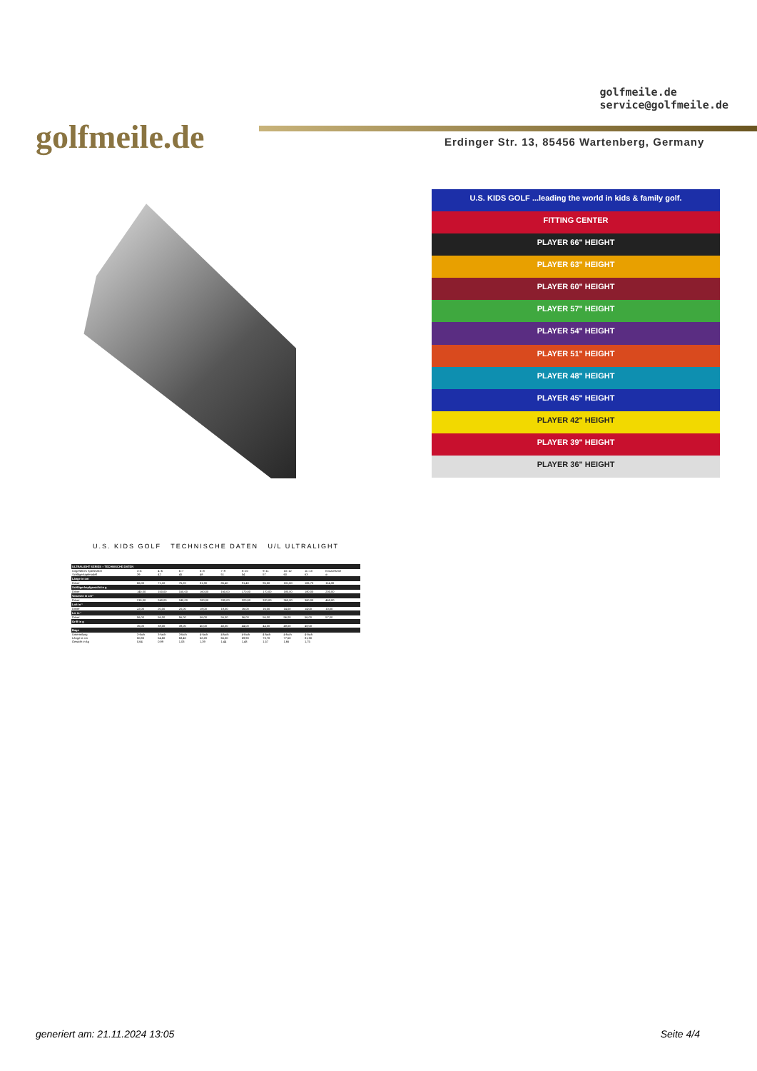golfmeile.de
golfmeile.de
service@golfmeile.de
Erdinger Str. 13, 85456 Wartenberg, Germany
U.S. KIDS GOLF ...leading the world in kids & family golf.
FITTING CENTER
PLAYER 66" HEIGHT
PLAYER 63" HEIGHT
PLAYER 60" HEIGHT
PLAYER 57" HEIGHT
PLAYER 54" HEIGHT
PLAYER 51" HEIGHT
PLAYER 48" HEIGHT
PLAYER 45" HEIGHT
PLAYER 42" HEIGHT
PLAYER 39" HEIGHT
PLAYER 36" HEIGHT
U.S. KIDS GOLF TECHNISCHE DATEN U/L ULTRALIGHT
| ULTRALIGHT SERIES – TECHNISCHE DATEN | | | | | | | | | | |
| --- | --- | --- | --- | --- | --- | --- | --- | --- | --- | --- |
| Ungefähres Spieleralter | 3–5 | 4–6 | 5–7 | 6–8 | 7–9 | 8–10 | 9–11 | 10–12 | 11–13 | Erwachsene |
| Schlägerkopfmodell | 39 | 42 | 45 | 48 | 51 | 54 | 57 | 60 | 63 | ø |
| Länge in cm | | | | | | | | | | |
| Driver | 66,00 | 71,10 | 76,20 | 81,30 | 86,40 | 91,40 | 96,50 | 101,60 | 106,70 | 114,30 |
| Schlägerkopfgewicht in g | | | | | | | | | | |
| Driver | 140,00 | 150,00 | 150,00 | 160,00 | 160,00 | 170,00 | 170,00 | 180,00 | 180,00 | 200,00 |
| Volumen in cm³ | | | | | | | | | | |
| Driver | 210,00 | 240,00 | 240,00 | 280,00 | 280,00 | 320,00 | 320,00 | 360,00 | 360,00 | 460,00 |
| Loft in ° | | | | | | | | | | |
| Driver | 22,00 | 20,00 | 20,00 | 18,00 | 18,00 | 16,00 | 16,00 | 14,00 | 14,00 | 10,00 |
| Lie in ° | | | | | | | | | | |
| Driver | 56,00 | 56,00 | 56,00 | 56,00 | 56,00 | 56,00 | 56,00 | 56,00 | 56,00 | 57,00 |
| Griff in g | | | | | | | | | | |
| | 35,00 | 38,00 | 38,00 | 40,00 | 40,00 | 44,00 | 44,00 | 48,00 | 48,00 | |
| Bags | | | | | | | | | | |
| Unterteilung | 3-fach | 3-fach | 3-fach | 4-fach | 4-fach | 4-fach | 4-fach | 4-fach | 4-fach | |
| Länge in cm | 50,80 | 54,60 | 58,40 | 62,20 | 66,00 | 69,90 | 73,70 | 77,50 | 81,30 | |
| Gewicht in kg | 0,64 | 0,99 | 1,03 | 1,39 | 1,44 | 1,48 | 1,57 | 1,66 | 1,75 | |
generiert am: 21.11.2024 13:05 Seite 4/4